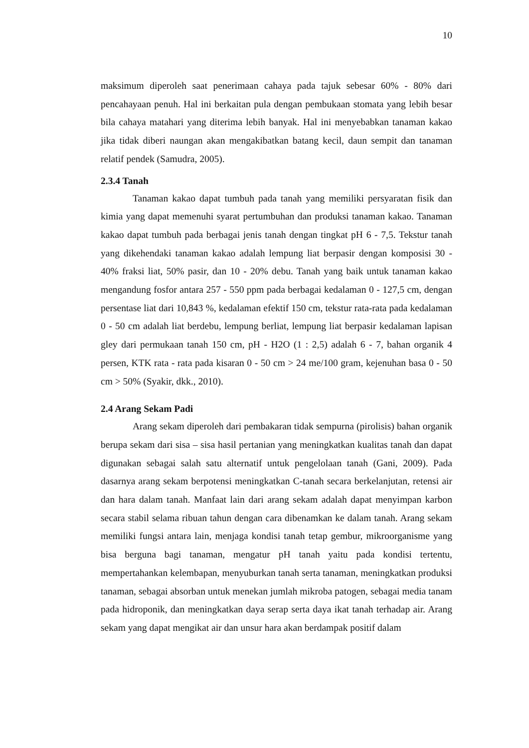10
maksimum diperoleh saat penerimaan cahaya pada tajuk sebesar 60% - 80% dari pencahayaan penuh. Hal ini berkaitan pula dengan pembukaan stomata yang lebih besar bila cahaya matahari yang diterima lebih banyak. Hal ini menyebabkan tanaman kakao jika tidak diberi naungan akan mengakibatkan batang kecil, daun sempit dan tanaman relatif pendek (Samudra, 2005).
2.3.4 Tanah
Tanaman kakao dapat tumbuh pada tanah yang memiliki persyaratan fisik dan kimia yang dapat memenuhi syarat pertumbuhan dan produksi tanaman kakao. Tanaman kakao dapat tumbuh pada berbagai jenis tanah dengan tingkat pH 6 - 7,5. Tekstur tanah yang dikehendaki tanaman kakao adalah lempung liat berpasir dengan komposisi 30 - 40% fraksi liat, 50% pasir, dan 10 - 20% debu. Tanah yang baik untuk tanaman kakao mengandung fosfor antara 257 - 550 ppm pada berbagai kedalaman 0 - 127,5 cm, dengan persentase liat dari 10,843 %, kedalaman efektif 150 cm, tekstur rata-rata pada kedalaman 0 - 50 cm adalah liat berdebu, lempung berliat, lempung liat berpasir kedalaman lapisan gley dari permukaan tanah 150 cm, pH - H2O (1 : 2,5) adalah 6 - 7, bahan organik 4 persen, KTK rata - rata pada kisaran 0 - 50 cm > 24 me/100 gram, kejenuhan basa 0 - 50 cm > 50% (Syakir, dkk., 2010).
2.4 Arang Sekam Padi
Arang sekam diperoleh dari pembakaran tidak sempurna (pirolisis) bahan organik berupa sekam dari sisa – sisa hasil pertanian yang meningkatkan kualitas tanah dan dapat digunakan sebagai salah satu alternatif untuk pengelolaan tanah (Gani, 2009). Pada dasarnya arang sekam berpotensi meningkatkan C-tanah secara berkelanjutan, retensi air dan hara dalam tanah. Manfaat lain dari arang sekam adalah dapat menyimpan karbon secara stabil selama ribuan tahun dengan cara dibenamkan ke dalam tanah. Arang sekam memiliki fungsi antara lain, menjaga kondisi tanah tetap gembur, mikroorganisme yang bisa berguna bagi tanaman, mengatur pH tanah yaitu pada kondisi tertentu, mempertahankan kelembapan, menyuburkan tanah serta tanaman, meningkatkan produksi tanaman, sebagai absorban untuk menekan jumlah mikroba patogen, sebagai media tanam pada hidroponik, dan meningkatkan daya serap serta daya ikat tanah terhadap air. Arang sekam yang dapat mengikat air dan unsur hara akan berdampak positif dalam